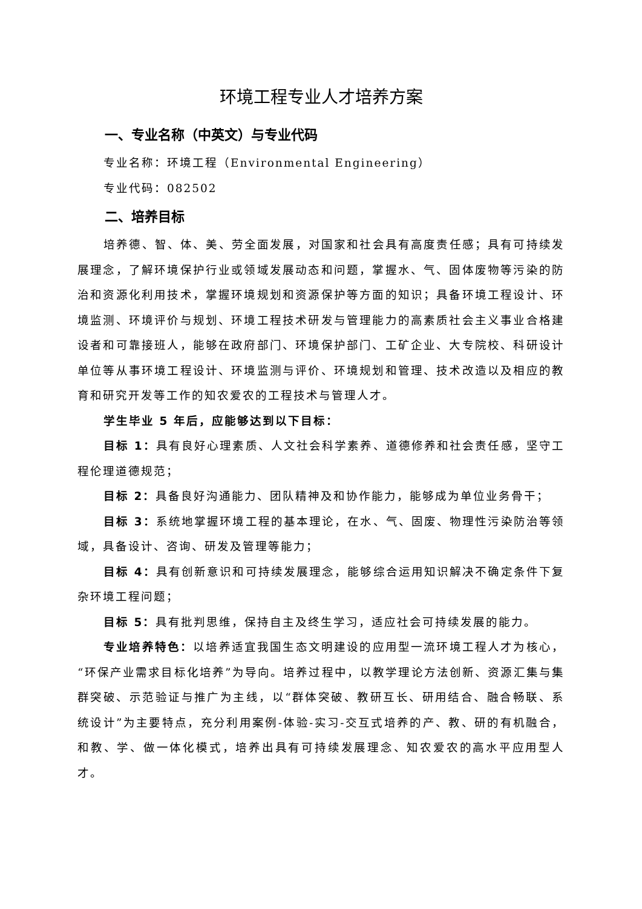环境工程专业人才培养方案
一、专业名称（中英文）与专业代码
专业名称：环境工程（Environmental Engineering）
专业代码：082502
二、培养目标
培养德、智、体、美、劳全面发展，对国家和社会具有高度责任感；具有可持续发展理念，了解环境保护行业或领域发展动态和问题，掌握水、气、固体废物等污染的防治和资源化利用技术，掌握环境规划和资源保护等方面的知识；具备环境工程设计、环境监测、环境评价与规划、环境工程技术研发与管理能力的高素质社会主义事业合格建设者和可靠接班人，能够在政府部门、环境保护部门、工矿企业、大专院校、科研设计单位等从事环境工程设计、环境监测与评价、环境规划和管理、技术改造以及相应的教育和研究开发等工作的知农爱农的工程技术与管理人才。
学生毕业 5 年后，应能够达到以下目标：
目标 1：具有良好心理素质、人文社会科学素养、道德修养和社会责任感，坚守工程伦理道德规范；
目标 2：具备良好沟通能力、团队精神及和协作能力，能够成为单位业务骨干；
目标 3：系统地掌握环境工程的基本理论，在水、气、固废、物理性污染防治等领域，具备设计、咨询、研发及管理等能力；
目标 4：具有创新意识和可持续发展理念，能够综合运用知识解决不确定条件下复杂环境工程问题；
目标 5：具有批判思维，保持自主及终生学习，适应社会可持续发展的能力。
专业培养特色：以培养适宜我国生态文明建设的应用型一流环境工程人才为核心，“环保产业需求目标化培养”为导向。培养过程中，以教学理论方法创新、资源汇集与集群突破、示范验证与推广为主线，以“群体突破、教研互长、研用结合、融合畅联、系统设计”为主要特点，充分利用案例-体验-实习-交互式培养的产、教、研的有机融合，和教、学、做一体化模式，培养出具有可持续发展理念、知农爱农的高水平应用型人才。